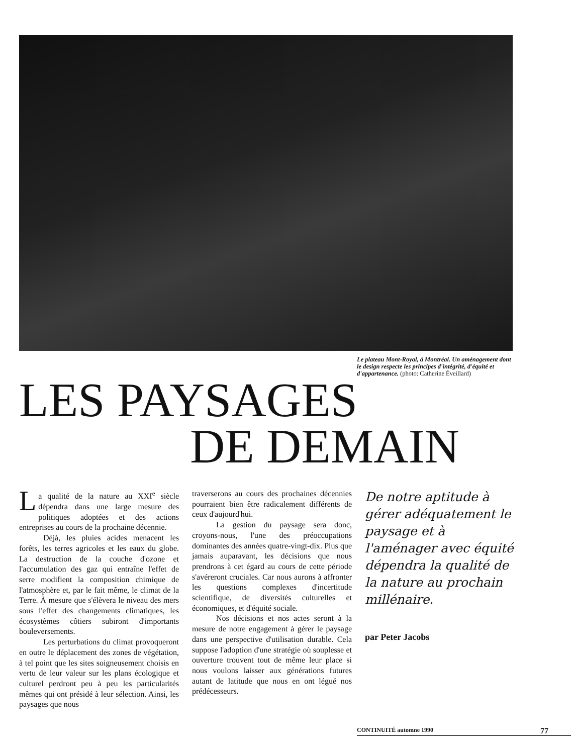Le plateau Mont-Royal, à Montréal. Un aménagement dont le design respecte les principes d'intégrité, d'équité et d'appartenance. (photo: Catherine Éveillard)
LES PAYSAGES
DE DEMAIN
La qualité de la nature au XXI<sup>e</sup> siècle dépendra dans une large mesure des politiques adoptées et des actions entreprises au cours de la prochaine décennie.
Déjà, les pluies acides menacent les forêts, les terres agricoles et les eaux du globe. La destruction de la couche d'ozone et l'accumulation des gaz qui entraîne l'effet de serre modifient la composition chimique de l'atmosphère et, par le fait même, le climat de la Terre. À mesure que s'élèvera le niveau des mers sous l'effet des changements climatiques, les écosystèmes côtiers subiront d'importants bouleversements.
Les perturbations du climat provoqueront en outre le déplacement des zones de végétation, à tel point que les sites soigneusement choisis en vertu de leur valeur sur les plans écologique et culturel perdront peu à peu les particularités mêmes qui ont présidé à leur sélection. Ainsi, les paysages que nous
traverserons au cours des prochaines décennies pourraient bien être radicalement différents de ceux d'aujourd'hui.
La gestion du paysage sera donc, croyons-nous, l'une des préoccupations dominantes des années quatre-vingt-dix. Plus que jamais auparavant, les décisions que nous prendrons à cet égard au cours de cette période s'avéreront cruciales. Car nous aurons à affronter les questions complexes d'incertitude scientifique, de diversités culturelles et économiques, et d'équité sociale.
Nos décisions et nos actes seront à la mesure de notre engagement à gérer le paysage dans une perspective d'utilisation durable. Cela suppose l'adoption d'une stratégie où souplesse et ouverture trouvent tout de même leur place si nous voulons laisser aux générations futures autant de latitude que nous en ont légué nos prédécesseurs.
De notre aptitude à gérer adéquatement le paysage et à l'aménager avec équité dépendra la qualité de la nature au prochain millénaire.
par Peter Jacobs
CONTINUITÉ automne 1990 77